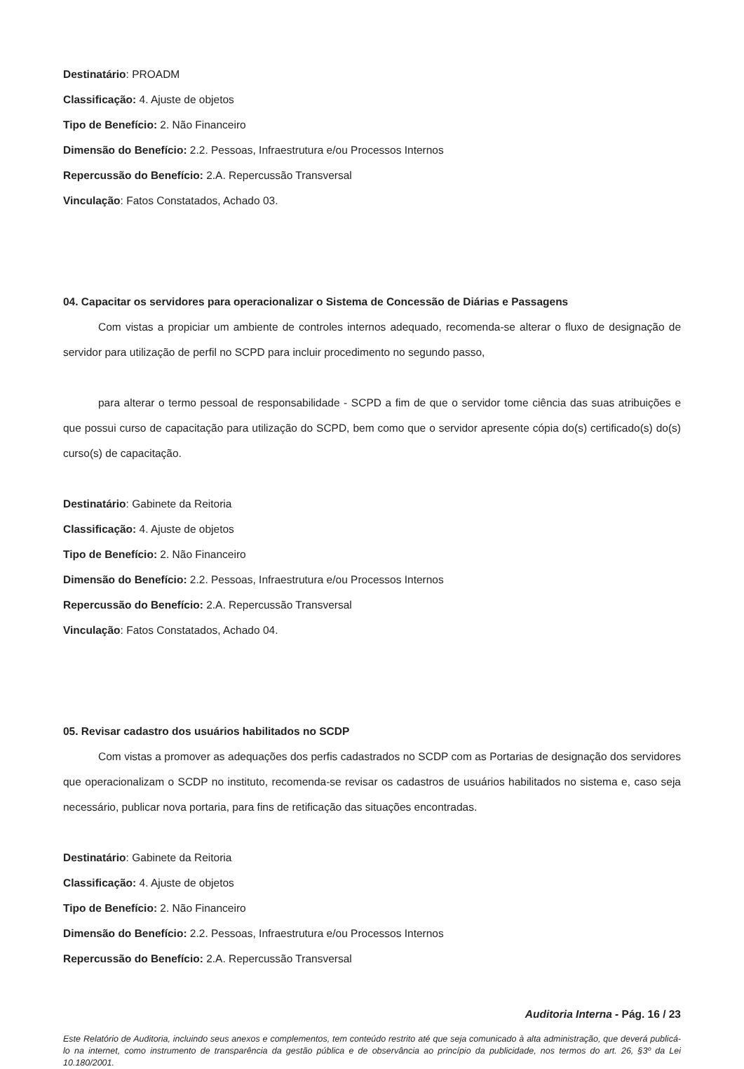Destinatário: PROADM
Classificação: 4. Ajuste de objetos
Tipo de Benefício: 2. Não Financeiro
Dimensão do Benefício: 2.2. Pessoas, Infraestrutura e/ou Processos Internos
Repercussão do Benefício: 2.A. Repercussão Transversal
Vinculação: Fatos Constatados, Achado 03.
04. Capacitar os servidores para operacionalizar o Sistema de Concessão de Diárias e Passagens
Com vistas a propiciar um ambiente de controles internos adequado, recomenda-se alterar o fluxo de designação de servidor para utilização de perfil no SCPD para incluir procedimento no segundo passo,
para alterar o termo pessoal de responsabilidade - SCPD a fim de que o servidor tome ciência das suas atribuições e que possui curso de capacitação para utilização do SCPD, bem como que o servidor apresente cópia do(s) certificado(s) do(s) curso(s) de capacitação.
Destinatário: Gabinete da Reitoria
Classificação: 4. Ajuste de objetos
Tipo de Benefício: 2. Não Financeiro
Dimensão do Benefício: 2.2. Pessoas, Infraestrutura e/ou Processos Internos
Repercussão do Benefício: 2.A. Repercussão Transversal
Vinculação: Fatos Constatados, Achado 04.
05. Revisar cadastro dos usuários habilitados no SCDP
Com vistas a promover as adequações dos perfis cadastrados no SCDP com as Portarias de designação dos servidores que operacionalizam o SCDP no instituto, recomenda-se revisar os cadastros de usuários habilitados no sistema e, caso seja necessário, publicar nova portaria, para fins de retificação das situações encontradas.
Destinatário: Gabinete da Reitoria
Classificação: 4. Ajuste de objetos
Tipo de Benefício: 2. Não Financeiro
Dimensão do Benefício: 2.2. Pessoas, Infraestrutura e/ou Processos Internos
Repercussão do Benefício: 2.A. Repercussão Transversal
Auditoria Interna - Pág. 16 / 23
Este Relatório de Auditoria, incluindo seus anexos e complementos, tem conteúdo restrito até que seja comunicado à alta administração, que deverá publicá-lo na internet, como instrumento de transparência da gestão pública e de observância ao princípio da publicidade, nos termos do art. 26, §3º da Lei 10.180/2001.